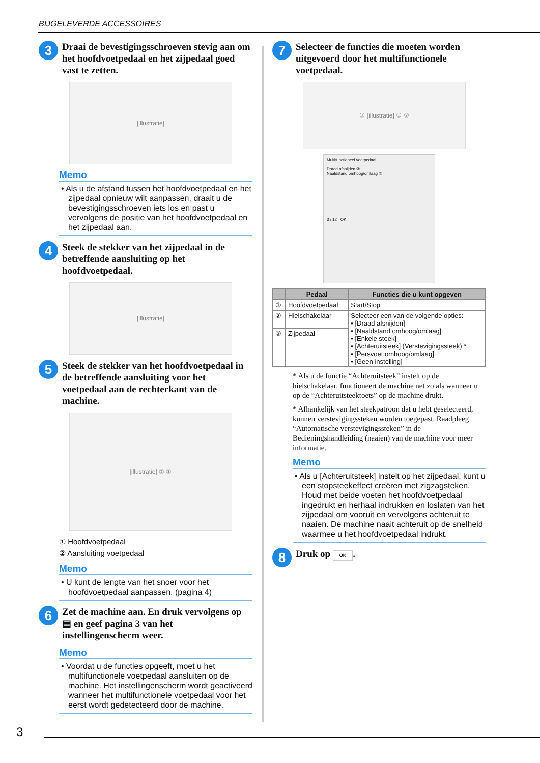BIJGELEVERDE ACCESSOIRES
3
Draai de bevestigingsschroeven stevig aan om het hoofdvoetpedaal en het zijpedaal goed vast te zetten.
[illustratie]
Memo
• Als u de afstand tussen het hoofdvoetpedaal en het zijpedaal opnieuw wilt aanpassen, draait u de bevestigingsschroeven iets los en past u vervolgens de positie van het hoofdvoetpedaal en het zijpedaal aan.
4
Steek de stekker van het zijpedaal in de betreffende aansluiting op het hoofdvoetpedaal.
[illustratie]
5
Steek de stekker van het hoofdvoetpedaal in de betreffende aansluiting voor het voetpedaal aan de rechterkant van de machine.
[illustratie] ② ①
① Hoofdvoetpedaal
② Aansluiting voetpedaal
Memo
• U kunt de lengte van het snoer voor het hoofdvoetpedaal aanpassen. (pagina 4)
6
Zet de machine aan. En druk vervolgens op ▤ en geef pagina 3 van het instellingenscherm weer.
Memo
• Voordat u de functies opgeeft, moet u het multifunctionele voetpedaal aansluiten op de machine. Het instellingenscherm wordt geactiveerd wanneer het multifunctionele voetpedaal voor het eerst wordt gedetecteerd door de machine.
7
Selecteer de functies die moeten worden uitgevoerd door het multifunctionele voetpedaal.
③ [illustratie] ① ②
Multifunctioneel voetpedaal
Draad afsnijden ②
Naaldstand omhoog/omlaag ③
3 / 12 OK
| | Pedaal | Functies die u kunt opgeven |
| --- | --- | --- |
| ① | Hoofdvoetpedaal | Start/Stop |
| ② | Hielschakelaar | Selecteer een van de volgende opties: • [Draad afsnijden] • [Naaldstand omhoog/omlaag] • [Enkele steek] • [Achteruitsteek] (Verstevigingssteek) * • [Persvoet omhoog/omlaag] • [Geen instelling] |
| ③ | Zijpedaal | |
* Als u de functie “Achteruitsteek” instelt op de hielschakelaar, functioneert de machine net zo als wanneer u op de “Achteruitsteektoets” op de machine drukt.
* Afhankelijk van het steekpatroon dat u hebt geselecteerd, kunnen verstevigingssteken worden toegepast. Raadpleeg “Automatische verstevigingssteken” in de Bedieningshandleiding (naaien) van de machine voor meer informatie.
Memo
• Als u [Achteruitsteek] instelt op het zijpedaal, kunt u een stopsteekeffect creëren met zigzagsteken. Houd met beide voeten het hoofdvoetpedaal ingedrukt en herhaal indrukken en loslaten van het zijpedaal om vooruit en vervolgens achteruit te naaien. De machine naait achteruit op de snelheid waarmee u het hoofdvoetpedaal indrukt.
8
Druk op OK.
3